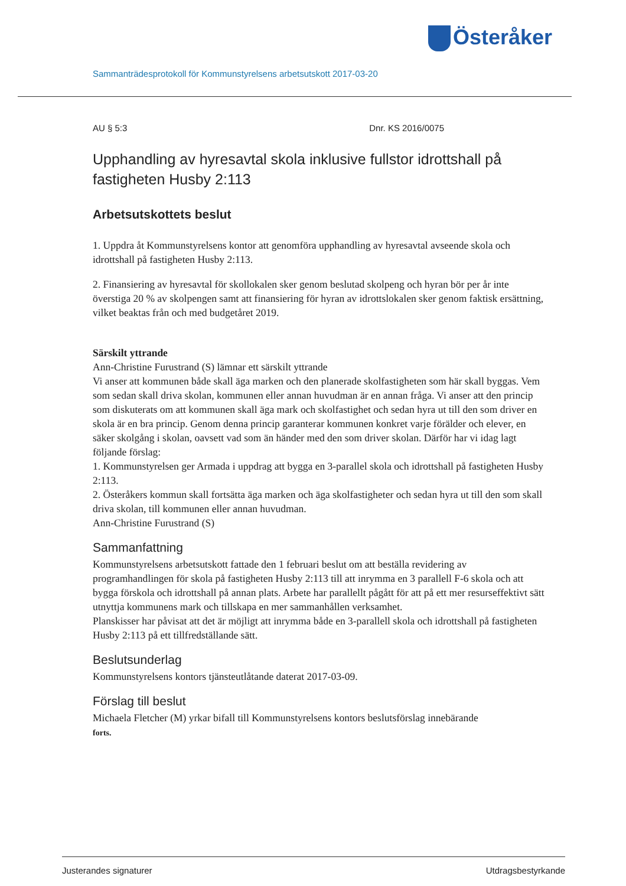Österåker
Sammanträdesprotokoll för Kommunstyrelsens arbetsutskott 2017-03-20
AU § 5:3 Dnr. KS 2016/0075
Upphandling av hyresavtal skola inklusive fullstor idrottshall på fastigheten Husby 2:113
Arbetsutskottets beslut
1. Uppdra åt Kommunstyrelsens kontor att genomföra upphandling av hyresavtal avseende skola och idrottshall på fastigheten Husby 2:113.
2. Finansiering av hyresavtal för skollokalen sker genom beslutad skolpeng och hyran bör per år inte överstiga 20 % av skolpengen samt att finansiering för hyran av idrottslokalen sker genom faktisk ersättning, vilket beaktas från och med budgetåret 2019.
Särskilt yttrande
Ann-Christine Furustrand (S) lämnar ett särskilt yttrande
Vi anser att kommunen både skall äga marken och den planerade skolfastigheten som här skall byggas. Vem som sedan skall driva skolan, kommunen eller annan huvudman är en annan fråga. Vi anser att den princip som diskuterats om att kommunen skall äga mark och skolfastighet och sedan hyra ut till den som driver en skola är en bra princip. Genom denna princip garanterar kommunen konkret varje förälder och elever, en säker skolgång i skolan, oavsett vad som än händer med den som driver skolan. Därför har vi idag lagt följande förslag:
1. Kommunstyrelsen ger Armada i uppdrag att bygga en 3-parallel skola och idrottshall på fastigheten Husby 2:113.
2. Österåkers kommun skall fortsätta äga marken och äga skolfastigheter och sedan hyra ut till den som skall driva skolan, till kommunen eller annan huvudman.
Ann-Christine Furustrand (S)
Sammanfattning
Kommunstyrelsens arbetsutskott fattade den 1 februari beslut om att beställa revidering av programhandlingen för skola på fastigheten Husby 2:113 till att inrymma en 3 parallell F-6 skola och att bygga förskola och idrottshall på annan plats. Arbete har parallellt pågått för att på ett mer resurseffektivt sätt utnyttja kommunens mark och tillskapa en mer sammanhållen verksamhet.
Planskisser har påvisat att det är möjligt att inrymma både en 3-parallell skola och idrottshall på fastigheten Husby 2:113 på ett tillfredställande sätt.
Beslutsunderlag
Kommunstyrelsens kontors tjänsteutlåtande daterat 2017-03-09.
Förslag till beslut
Michaela Fletcher (M) yrkar bifall till Kommunstyrelsens kontors beslutsförslag innebärande
forts.
Justerandes signaturer Utdragsbestyrkande